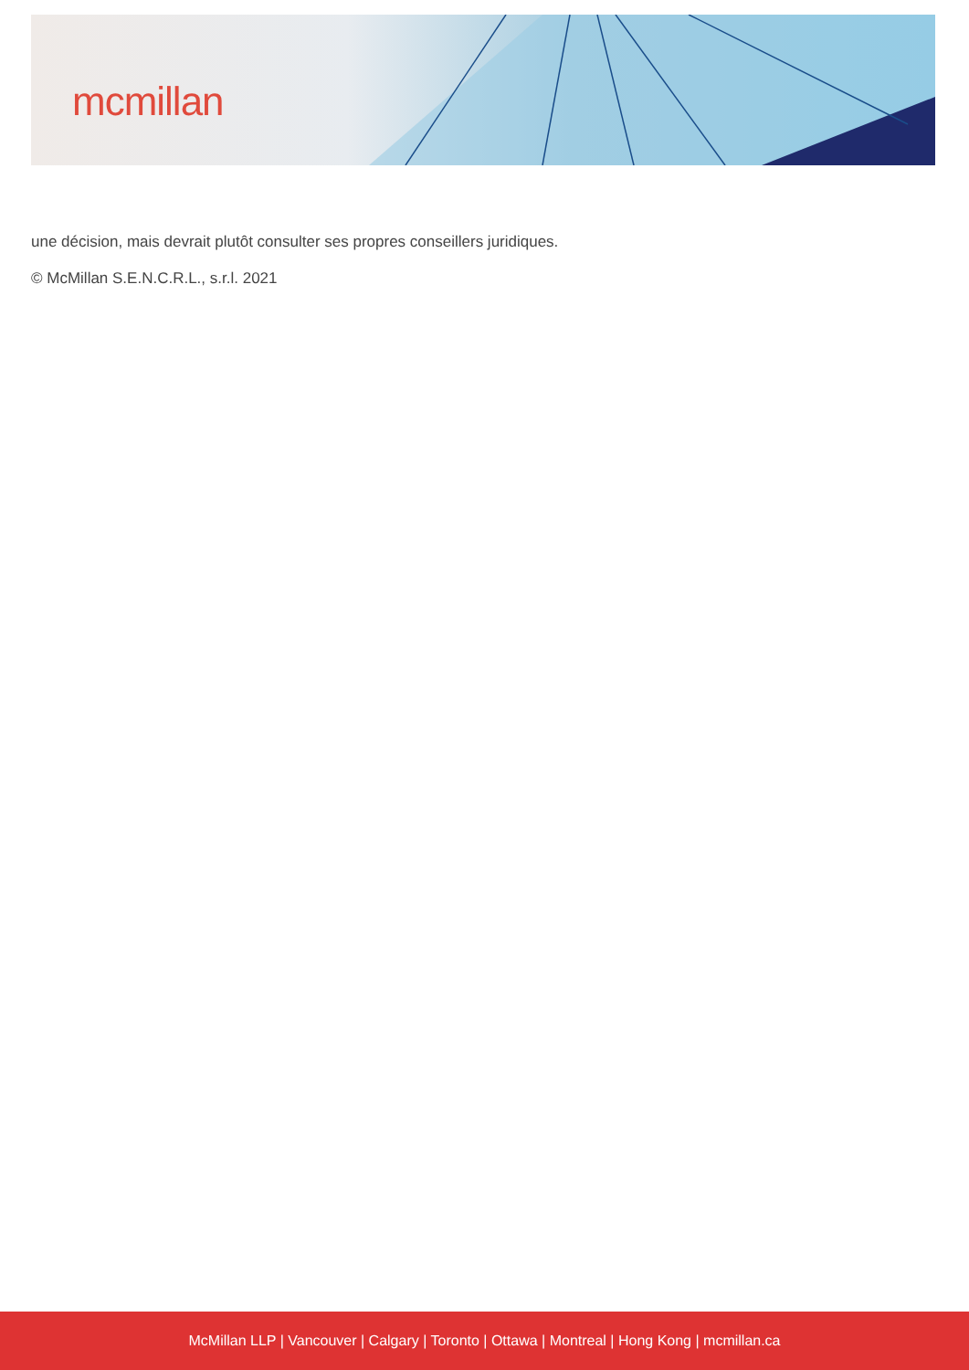mcmillan
une décision, mais devrait plutôt consulter ses propres conseillers juridiques.
© McMillan S.E.N.C.R.L., s.r.l. 2021
McMillan LLP | Vancouver | Calgary | Toronto | Ottawa | Montreal | Hong Kong | mcmillan.ca